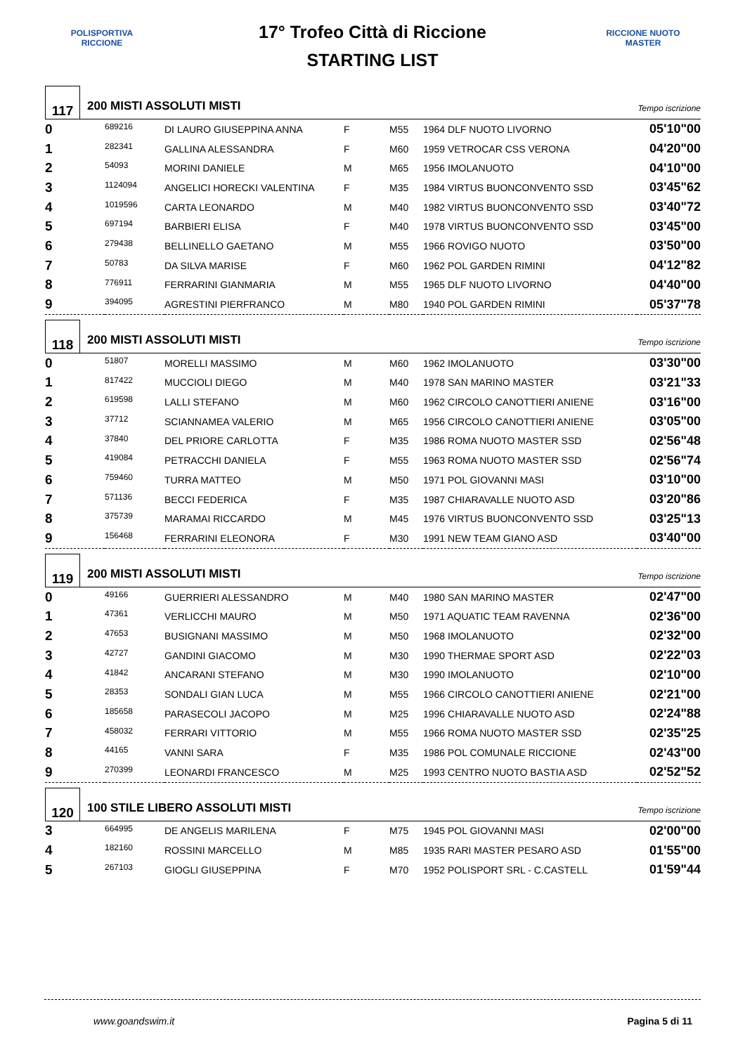POLISPORTIVA RICCIONE
17° Trofeo Città di Riccione
STARTING LIST
RICCIONE NUOTO MASTER
117
200 MISTI ASSOLUTI MISTI
Tempo iscrizione
| 0 | 689216 | DI LAURO GIUSEPPINA ANNA | F | M55 | 1964 DLF NUOTO LIVORNO | 05'10"00 |
| 1 | 282341 | GALLINA ALESSANDRA | F | M60 | 1959 VETROCAR CSS VERONA | 04'20"00 |
| 2 | 54093 | MORINI DANIELE | M | M65 | 1956 IMOLANUOTO | 04'10"00 |
| 3 | 1124094 | ANGELICI HORECKI VALENTINA | F | M35 | 1984 VIRTUS BUONCONVENTO SSD | 03'45"62 |
| 4 | 1019596 | CARTA LEONARDO | M | M40 | 1982 VIRTUS BUONCONVENTO SSD | 03'40"72 |
| 5 | 697194 | BARBIERI ELISA | F | M40 | 1978 VIRTUS BUONCONVENTO SSD | 03'45"00 |
| 6 | 279438 | BELLINELLO GAETANO | M | M55 | 1966 ROVIGO NUOTO | 03'50"00 |
| 7 | 50783 | DA SILVA MARISE | F | M60 | 1962 POL GARDEN RIMINI | 04'12"82 |
| 8 | 776911 | FERRARINI GIANMARIA | M | M55 | 1965 DLF NUOTO LIVORNO | 04'40"00 |
| 9 | 394095 | AGRESTINI PIERFRANCO | M | M80 | 1940 POL GARDEN RIMINI | 05'37"78 |
118
200 MISTI ASSOLUTI MISTI
Tempo iscrizione
| 0 | 51807 | MORELLI MASSIMO | M | M60 | 1962 IMOLANUOTO | 03'30"00 |
| 1 | 817422 | MUCCIOLI DIEGO | M | M40 | 1978 SAN MARINO MASTER | 03'21"33 |
| 2 | 619598 | LALLI STEFANO | M | M60 | 1962 CIRCOLO CANOTTIERI ANIENE | 03'16"00 |
| 3 | 37712 | SCIANNAMEA VALERIO | M | M65 | 1956 CIRCOLO CANOTTIERI ANIENE | 03'05"00 |
| 4 | 37840 | DEL PRIORE CARLOTTA | F | M35 | 1986 ROMA NUOTO MASTER SSD | 02'56"48 |
| 5 | 419084 | PETRACCHI DANIELA | F | M55 | 1963 ROMA NUOTO MASTER SSD | 02'56"74 |
| 6 | 759460 | TURRA MATTEO | M | M50 | 1971 POL GIOVANNI MASI | 03'10"00 |
| 7 | 571136 | BECCI FEDERICA | F | M35 | 1987 CHIARAVALLE NUOTO ASD | 03'20"86 |
| 8 | 375739 | MARAMAI RICCARDO | M | M45 | 1976 VIRTUS BUONCONVENTO SSD | 03'25"13 |
| 9 | 156468 | FERRARINI ELEONORA | F | M30 | 1991 NEW TEAM GIANO ASD | 03'40"00 |
119
200 MISTI ASSOLUTI MISTI
Tempo iscrizione
| 0 | 49166 | GUERRIERI ALESSANDRO | M | M40 | 1980 SAN MARINO MASTER | 02'47"00 |
| 1 | 47361 | VERLICCHI MAURO | M | M50 | 1971 AQUATIC TEAM RAVENNA | 02'36"00 |
| 2 | 47653 | BUSIGNANI MASSIMO | M | M50 | 1968 IMOLANUOTO | 02'32"00 |
| 3 | 42727 | GANDINI GIACOMO | M | M30 | 1990 THERMAE SPORT ASD | 02'22"03 |
| 4 | 41842 | ANCARANI STEFANO | M | M30 | 1990 IMOLANUOTO | 02'10"00 |
| 5 | 28353 | SONDALI GIAN LUCA | M | M55 | 1966 CIRCOLO CANOTTIERI ANIENE | 02'21"00 |
| 6 | 185658 | PARASECOLI JACOPO | M | M25 | 1996 CHIARAVALLE NUOTO ASD | 02'24"88 |
| 7 | 458032 | FERRARI VITTORIO | M | M55 | 1966 ROMA NUOTO MASTER SSD | 02'35"25 |
| 8 | 44165 | VANNI SARA | F | M35 | 1986 POL COMUNALE RICCIONE | 02'43"00 |
| 9 | 270399 | LEONARDI FRANCESCO | M | M25 | 1993 CENTRO NUOTO BASTIA ASD | 02'52"52 |
120
100 STILE LIBERO ASSOLUTI MISTI
Tempo iscrizione
| 3 | 664995 | DE ANGELIS MARILENA | F | M75 | 1945 POL GIOVANNI MASI | 02'00"00 |
| 4 | 182160 | ROSSINI MARCELLO | M | M85 | 1935 RARI MASTER PESARO ASD | 01'55"00 |
| 5 | 267103 | GIOGLI GIUSEPPINA | F | M70 | 1952 POLISPORT SRL - C.CASTELL | 01'59"44 |
www.goandswim.it Pagina 5 di 11